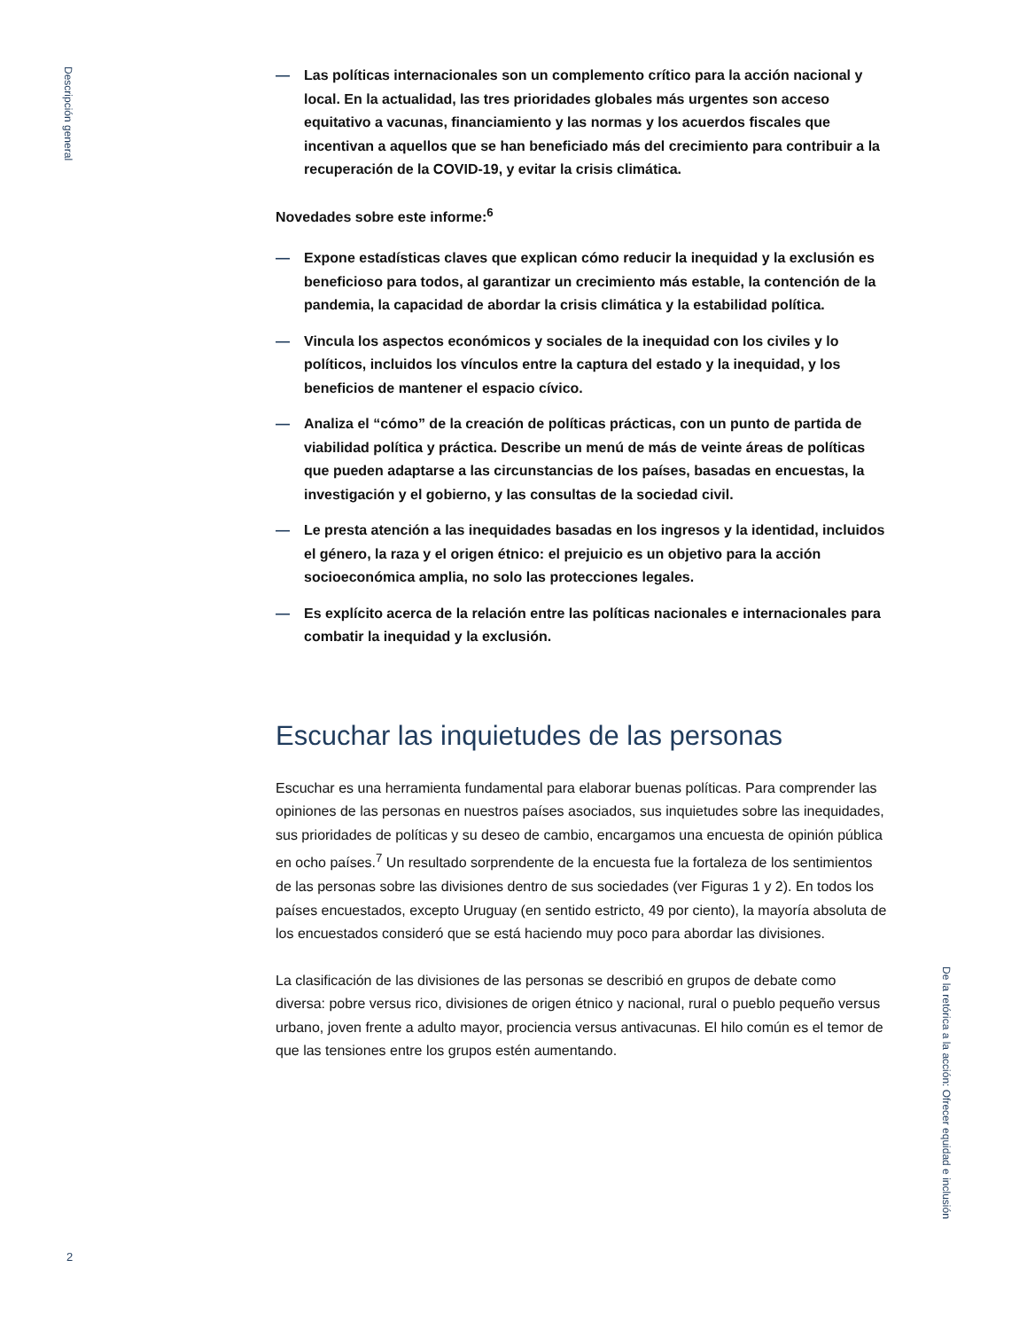Descripción general
2
— Las políticas internacionales son un complemento crítico para la acción nacional y local. En la actualidad, las tres prioridades globales más urgentes son acceso equitativo a vacunas, financiamiento y las normas y los acuerdos fiscales que incentivan a aquellos que se han beneficiado más del crecimiento para contribuir a la recuperación de la COVID-19, y evitar la crisis climática.
Novedades sobre este informe:<sup>6</sup>
— Expone estadísticas claves que explican cómo reducir la inequidad y la exclusión es beneficioso para todos, al garantizar un crecimiento más estable, la contención de la pandemia, la capacidad de abordar la crisis climática y la estabilidad política.
— Vincula los aspectos económicos y sociales de la inequidad con los civiles y lo políticos, incluidos los vínculos entre la captura del estado y la inequidad, y los beneficios de mantener el espacio cívico.
— Analiza el “cómo” de la creación de políticas prácticas, con un punto de partida de viabilidad política y práctica. Describe un menú de más de veinte áreas de políticas que pueden adaptarse a las circunstancias de los países, basadas en encuestas, la investigación y el gobierno, y las consultas de la sociedad civil.
— Le presta atención a las inequidades basadas en los ingresos y la identidad, incluidos el género, la raza y el origen étnico: el prejuicio es un objetivo para la acción socioeconómica amplia, no solo las protecciones legales.
— Es explícito acerca de la relación entre las políticas nacionales e internacionales para combatir la inequidad y la exclusión.
Escuchar las inquietudes de las personas
Escuchar es una herramienta fundamental para elaborar buenas políticas. Para comprender las opiniones de las personas en nuestros países asociados, sus inquietudes sobre las inequidades, sus prioridades de políticas y su deseo de cambio, encargamos una encuesta de opinión pública en ocho países.<sup>7</sup> Un resultado sorprendente de la encuesta fue la fortaleza de los sentimientos de las personas sobre las divisiones dentro de sus sociedades (ver Figuras 1 y 2). En todos los países encuestados, excepto Uruguay (en sentido estricto, 49 por ciento), la mayoría absoluta de los encuestados consideró que se está haciendo muy poco para abordar las divisiones.
La clasificación de las divisiones de las personas se describió en grupos de debate como diversa: pobre versus rico, divisiones de origen étnico y nacional, rural o pueblo pequeño versus urbano, joven frente a adulto mayor, prociencia versus antivacunas. El hilo común es el temor de que las tensiones entre los grupos estén aumentando.
De la retórica a la acción: Ofrecer equidad e inclusión